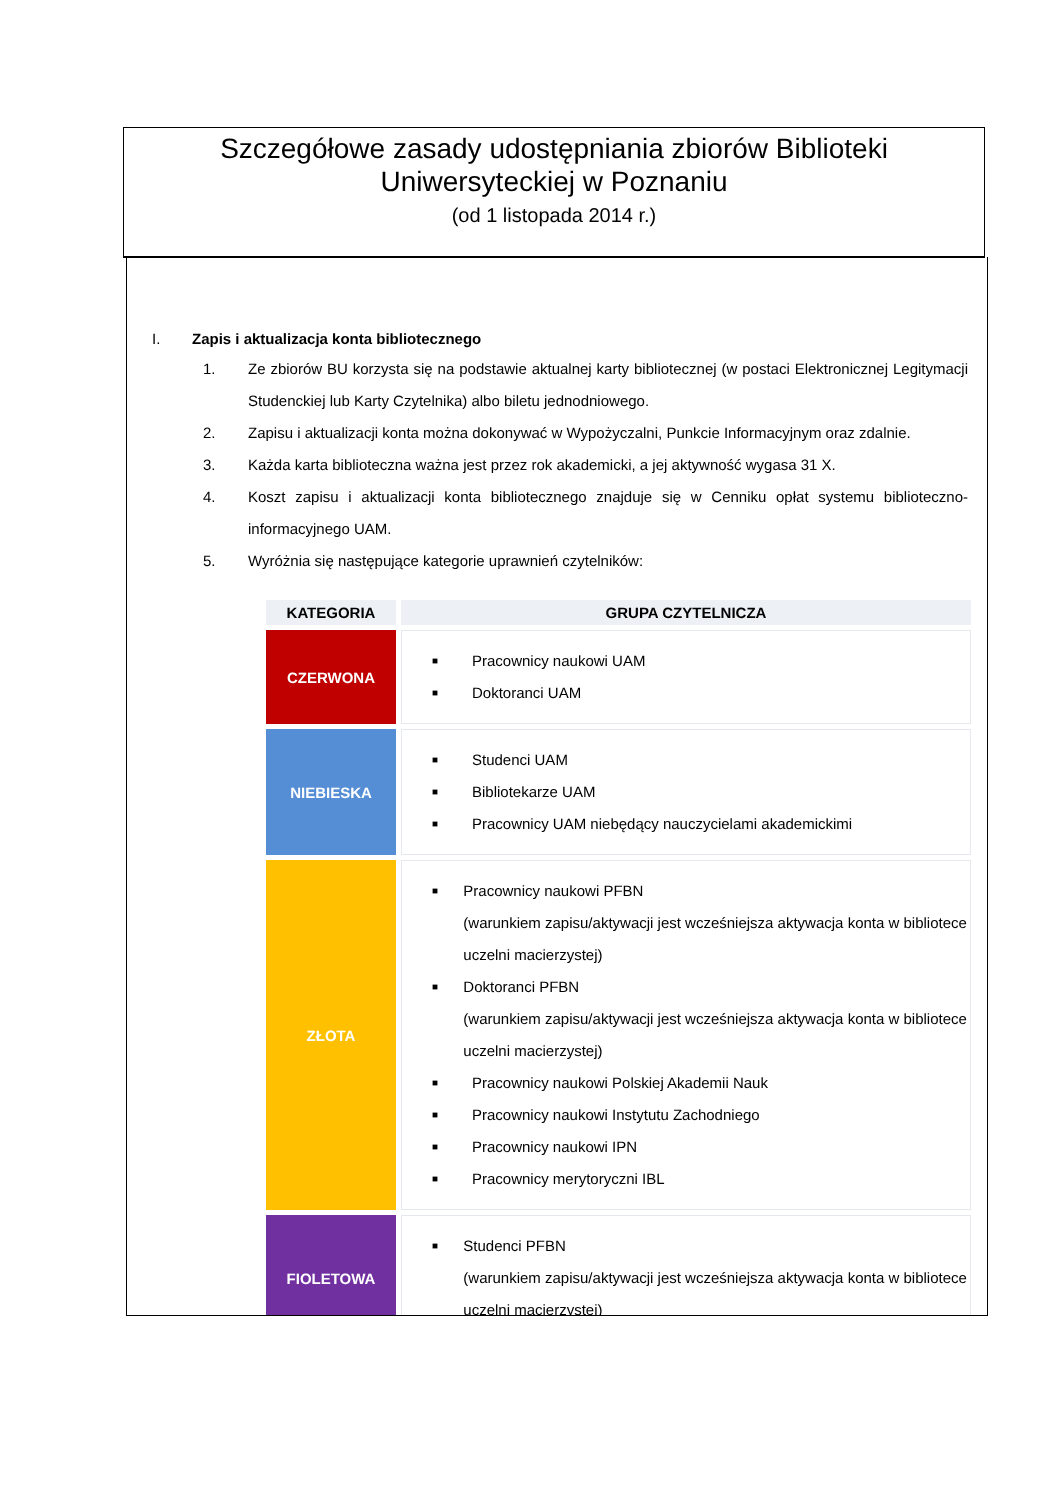Szczegółowe zasady udostępniania zbiorów Biblioteki
Uniwersyteckiej w Poznaniu
(od 1 listopada 2014 r.)
I. Zapis i aktualizacja konta bibliotecznego
1. Ze zbiorów BU korzysta się na podstawie aktualnej karty bibliotecznej (w postaci Elektronicznej Legitymacji Studenckiej lub Karty Czytelnika) albo biletu jednodniowego.
2. Zapisu i aktualizacji konta można dokonywać w Wypożyczalni, Punkcie Informacyjnym oraz zdalnie.
3. Każda karta biblioteczna ważna jest przez rok akademicki, a jej aktywność wygasa 31 X.
4. Koszt zapisu i aktualizacji konta bibliotecznego znajduje się w Cenniku opłat systemu biblioteczno-informacyjnego UAM.
5. Wyróżnia się następujące kategorie uprawnień czytelników:
| KATEGORIA | GRUPA CZYTELNICZA |
| --- | --- |
| CZERWONA | ■ Pracownicy naukowi UAM ■ Doktoranci UAM |
| NIEBIESKA | ■ Studenci UAM ■ Bibliotekarze UAM ■ Pracownicy UAM niebędący nauczycielami akademickimi |
| ZŁOTA | ■ Pracownicy naukowi PFBN (warunkiem zapisu/aktywacji jest wcześniejsza aktywacja konta w bibliotece uczelni macierzystej) ■ Doktoranci PFBN (warunkiem zapisu/aktywacji jest wcześniejsza aktywacja konta w bibliotece uczelni macierzystej) ■ Pracownicy naukowi Polskiej Akademii Nauk ■ Pracownicy naukowi Instytutu Zachodniego ■ Pracownicy naukowi IPN ■ Pracownicy merytoryczni IBL |
| FIOLETOWA | ■ Studenci PFBN (warunkiem zapisu/aktywacji jest wcześniejsza aktywacja konta w bibliotece uczelni macierzystej) |